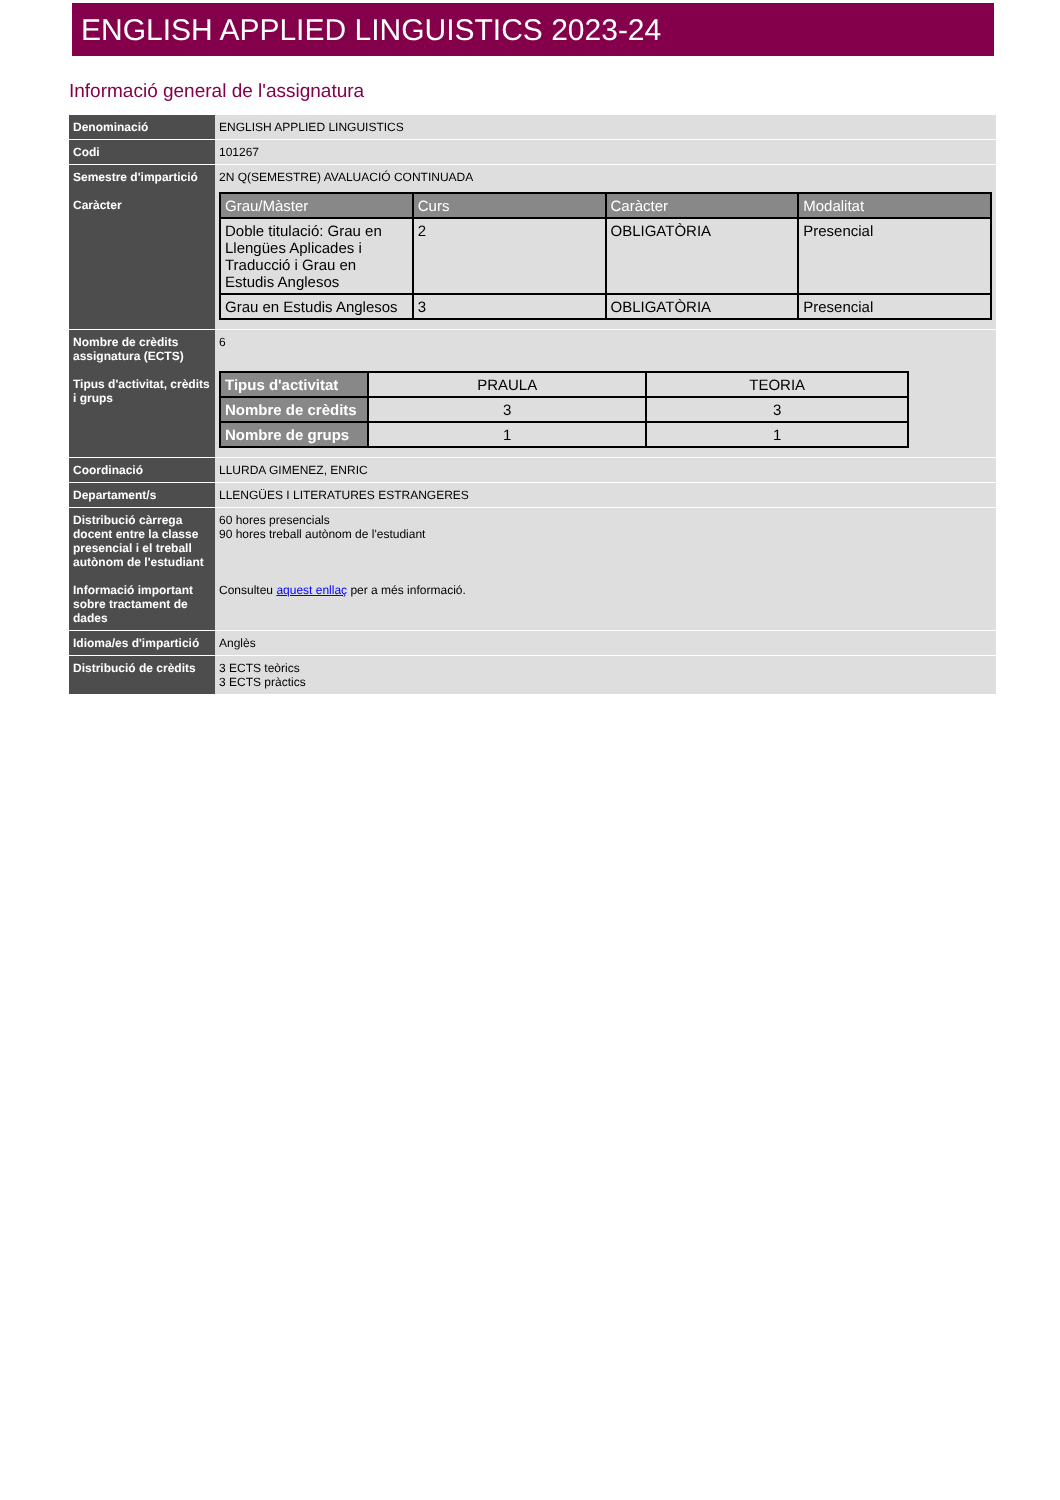ENGLISH APPLIED LINGUISTICS 2023-24
Informació general de l'assignatura
| Denominació | ENGLISH APPLIED LINGUISTICS |
| Codi | 101267 |
| Semestre d'impartició Caràcter | 2N Q(SEMESTRE) AVALUACIÓ CONTINUADA / Grau/Màster / Curs / Caràcter / Modalitat / / --- / --- / --- / --- / / Doble titulació: Grau en Llengües Aplicades i Traducció i Grau en Estudis Anglesos / 2 / OBLIGATÒRIA / Presencial / / Grau en Estudis Anglesos / 3 / OBLIGATÒRIA / Presencial / |
| Nombre de crèdits assignatura (ECTS) Tipus d'activitat, crèdits i grups | 6 / Tipus d'activitat / PRAULA / TEORIA / / Nombre de crèdits / 3 / 3 / / Nombre de grups / 1 / 1 / |
| Coordinació | LLURDA GIMENEZ, ENRIC |
| Departament/s | LLENGÜES I LITERATURES ESTRANGERES |
| Distribució càrrega docent entre la classe presencial i el treball autònom de l'estudiant Informació important sobre tractament de dades | 60 hores presencials 90 hores treball autònom de l'estudiant Consulteu aquest enllaç per a més informació. |
| Idioma/es d'impartició | Anglès |
| Distribució de crèdits | 3 ECTS teòrics 3 ECTS pràctics |